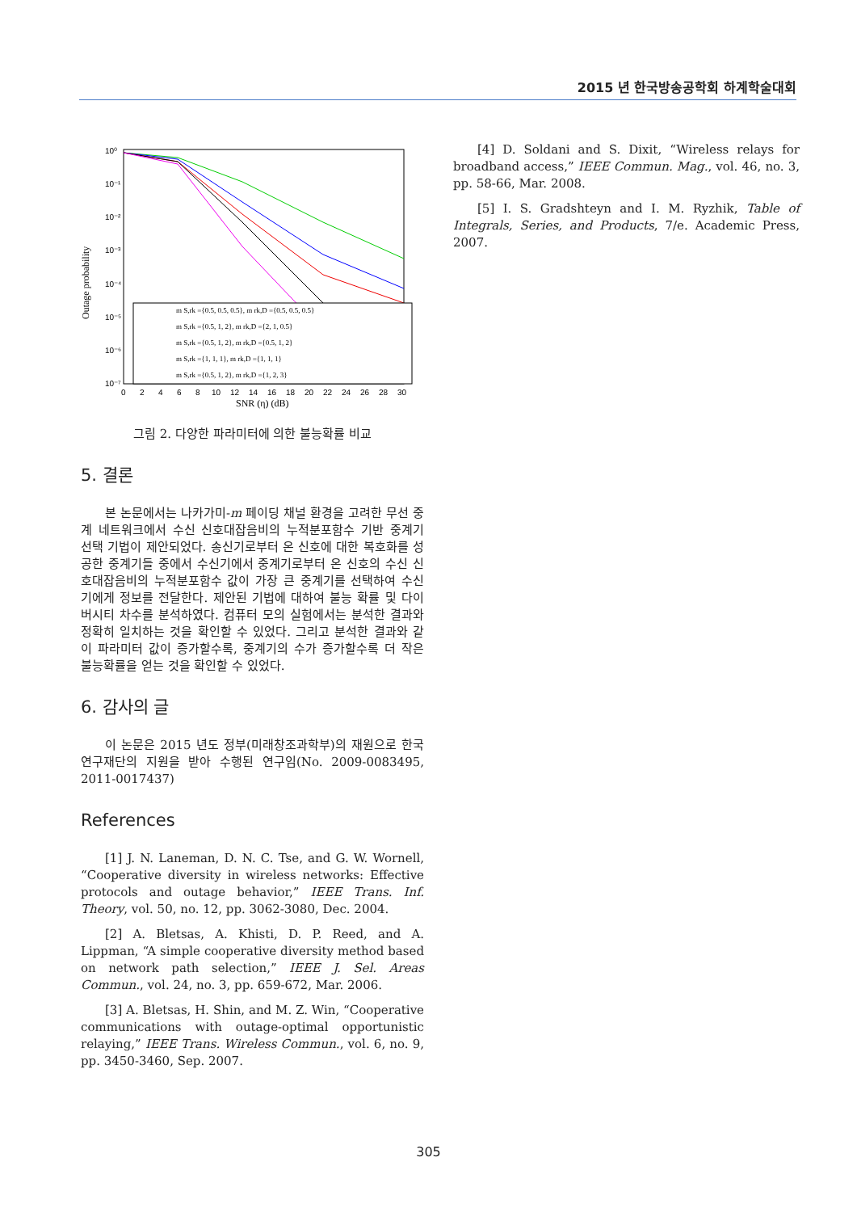2015 년 한국방송공학회 하계학술대회
10⁰
10⁻¹
10⁻²
10⁻³
10⁻⁴
10⁻⁵
10⁻⁶
10⁻⁷
Outage probability
0
2
4
6
8
10
12
14
16
18
20
22
24
26
28
30
SNR (η) (dB)
m S,rk ={0.5, 0.5, 0.5}, m rk,D ={0.5, 0.5, 0.5}
m S,rk ={0.5, 1, 2}, m rk,D ={2, 1, 0.5}
m S,rk ={0.5, 1, 2}, m rk,D ={0.5, 1, 2}
m S,rk ={1, 1, 1}, m rk,D ={1, 1, 1}
m S,rk ={0.5, 1, 2}, m rk,D ={1, 2, 3}
그림 2. 다양한 파라미터에 의한 불능확률 비교
5. 결론
본 논문에서는 나카가미-m 페이딩 채널 환경을 고려한 무선 중계 네트워크에서 수신 신호대잡음비의 누적분포함수 기반 중계기 선택 기법이 제안되었다. 송신기로부터 온 신호에 대한 복호화를 성공한 중계기들 중에서 수신기에서 중계기로부터 온 신호의 수신 신호대잡음비의 누적분포함수 값이 가장 큰 중계기를 선택하여 수신기에게 정보를 전달한다. 제안된 기법에 대하여 불능 확률 및 다이버시티 차수를 분석하였다. 컴퓨터 모의 실험에서는 분석한 결과와 정확히 일치하는 것을 확인할 수 있었다. 그리고 분석한 결과와 같이 파라미터 값이 증가할수록, 중계기의 수가 증가할수록 더 작은 불능확률을 얻는 것을 확인할 수 있었다.
6. 감사의 글
이 논문은 2015 년도 정부(미래창조과학부)의 재원으로 한국연구재단의 지원을 받아 수행된 연구임(No. 2009-0083495, 2011-0017437)
References
[1] J. N. Laneman, D. N. C. Tse, and G. W. Wornell, “Cooperative diversity in wireless networks: Effective protocols and outage behavior,” IEEE Trans. Inf. Theory, vol. 50, no. 12, pp. 3062-3080, Dec. 2004.
[2] A. Bletsas, A. Khisti, D. P. Reed, and A. Lippman, “A simple cooperative diversity method based on network path selection,” IEEE J. Sel. Areas Commun., vol. 24, no. 3, pp. 659-672, Mar. 2006.
[3] A. Bletsas, H. Shin, and M. Z. Win, “Cooperative communications with outage-optimal opportunistic relaying,” IEEE Trans. Wireless Commun., vol. 6, no. 9, pp. 3450-3460, Sep. 2007.
[4] D. Soldani and S. Dixit, “Wireless relays for broadband access,” IEEE Commun. Mag., vol. 46, no. 3, pp. 58-66, Mar. 2008.
[5] I. S. Gradshteyn and I. M. Ryzhik, Table of Integrals, Series, and Products, 7/e. Academic Press, 2007.
305